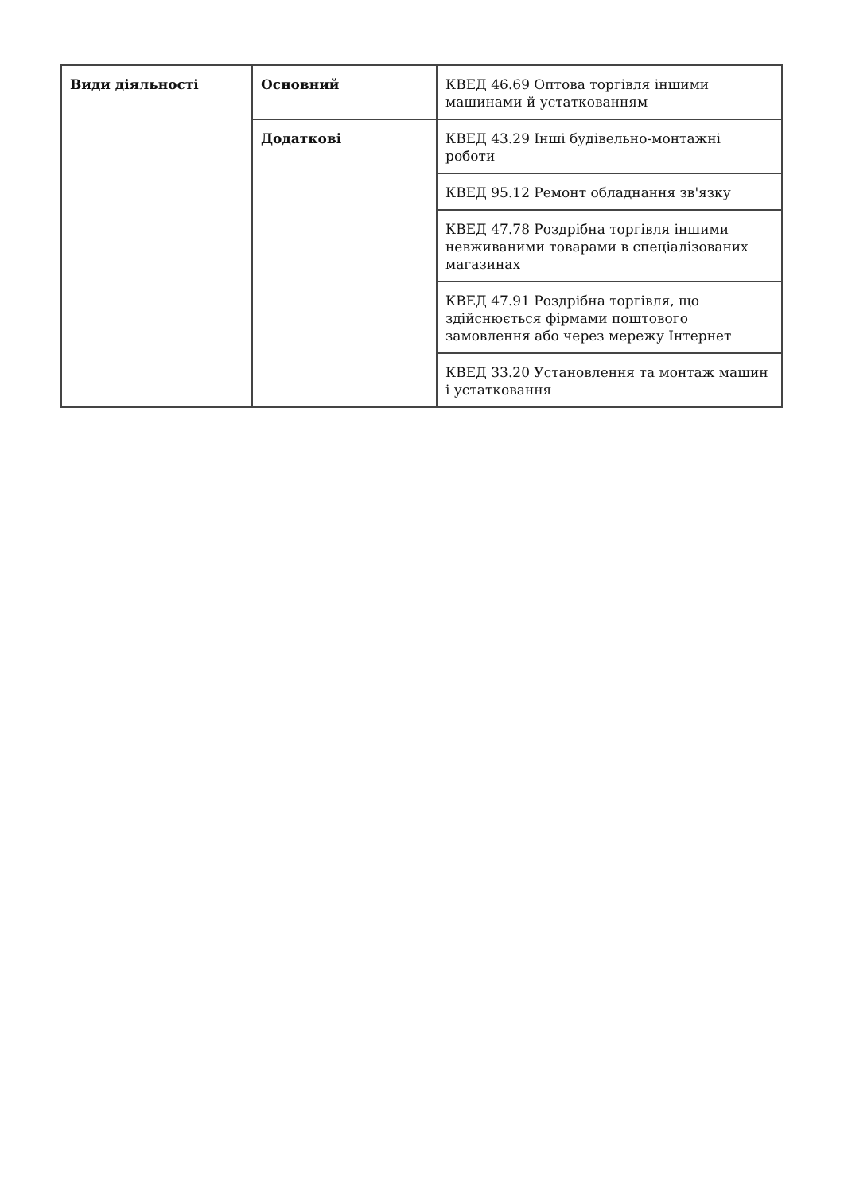| Види діяльності | Основний | КВЕД 46.69 Оптова торгівля іншими машинами й устаткованням |
| | Додаткові | КВЕД 43.29 Інші будівельно-монтажні роботи |
| | | КВЕД 95.12 Ремонт обладнання зв'язку |
| | | КВЕД 47.78 Роздрібна торгівля іншими невживаними товарами в спеціалізованих магазинах |
| | | КВЕД 47.91 Роздрібна торгівля, що здійснюється фірмами поштового замовлення або через мережу Інтернет |
| | | КВЕД 33.20 Установлення та монтаж машин і устатковання |